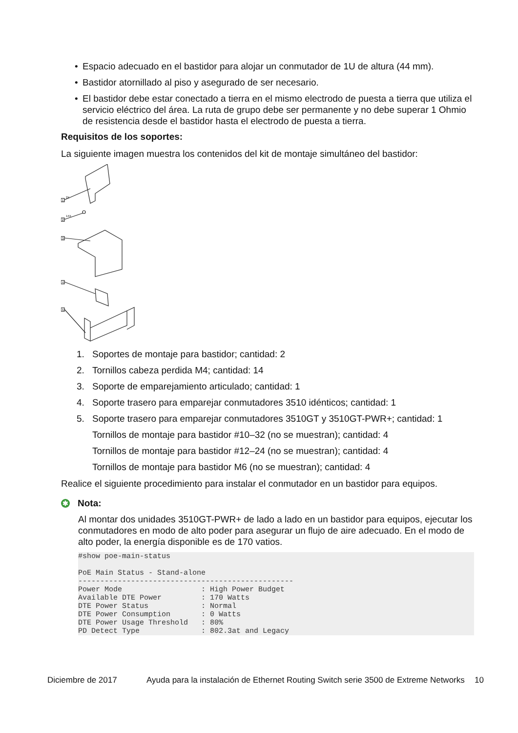• Espacio adecuado en el bastidor para alojar un conmutador de 1U de altura (44 mm).
• Bastidor atornillado al piso y asegurado de ser necesario.
• El bastidor debe estar conectado a tierra en el mismo electrodo de puesta a tierra que utiliza el servicio eléctrico del área. La ruta de grupo debe ser permanente y no debe superar 1 Ohmio de resistencia desde el bastidor hasta el electrodo de puesta a tierra.
Requisitos de los soportes:
La siguiente imagen muestra los contenidos del kit de montaje simultáneo del bastidor:
1
2X
2
14X
3
4
5
1. Soportes de montaje para bastidor; cantidad: 2
2. Tornillos cabeza perdida M4; cantidad: 14
3. Soporte de emparejamiento articulado; cantidad: 1
4. Soporte trasero para emparejar conmutadores 3510 idénticos; cantidad: 1
5. Soporte trasero para emparejar conmutadores 3510GT y 3510GT-PWR+; cantidad: 1
Tornillos de montaje para bastidor #10–32 (no se muestran); cantidad: 4
Tornillos de montaje para bastidor #12–24 (no se muestran); cantidad: 4
Tornillos de montaje para bastidor M6 (no se muestran); cantidad: 4
Realice el siguiente procedimiento para instalar el conmutador en un bastidor para equipos.
✱ Nota:
Al montar dos unidades 3510GT-PWR+ de lado a lado en un bastidor para equipos, ejecutar los conmutadores en modo de alto poder para asegurar un flujo de aire adecuado. En el modo de alto poder, la energía disponible es de 170 vatios.
#show poe-main-status

PoE Main Status - Stand-alone
-------------------------------------------------
Power Mode                  : High Power Budget
Available DTE Power         : 170 Watts
DTE Power Status            : Normal
DTE Power Consumption       : 0 Watts
DTE Power Usage Threshold   : 80%
PD Detect Type              : 802.3at and Legacy
Diciembre de 2017 Ayuda para la instalación de Ethernet Routing Switch serie 3500 de Extreme Networks 10